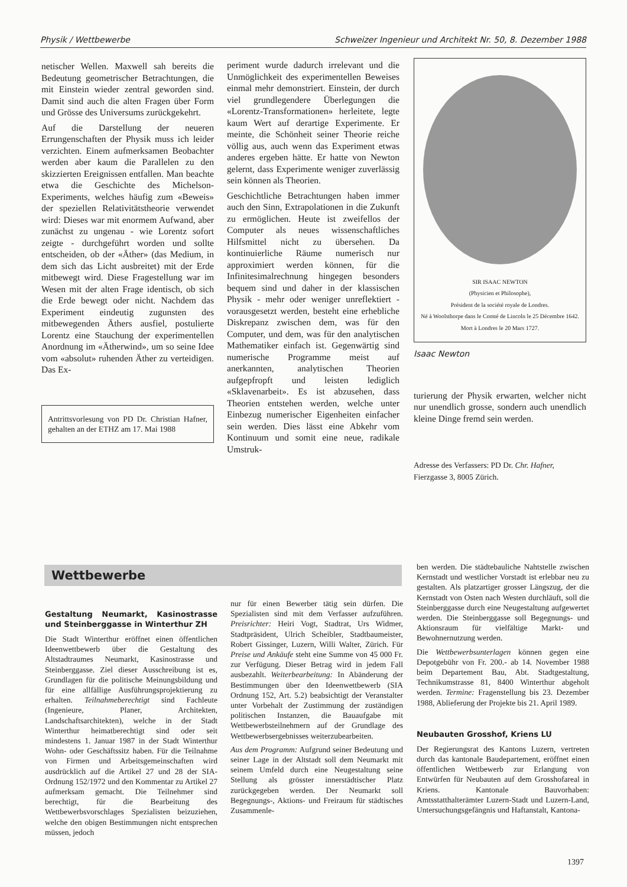Physik / Wettbewerbe Schweizer Ingenieur und Architekt Nr. 50, 8. Dezember 1988
netischer Wellen. Maxwell sah bereits die Bedeutung geometrischer Betrachtungen, die mit Einstein wieder zentral geworden sind. Damit sind auch die alten Fragen über Form und Grösse des Universums zurückgekehrt.
Auf die Darstellung der neueren Errungenschaften der Physik muss ich leider verzichten. Einem aufmerksamen Beobachter werden aber kaum die Parallelen zu den skizzierten Ereignissen entfallen. Man beachte etwa die Geschichte des Michelson-Experiments, welches häufig zum «Beweis» der speziellen Relativitätstheorie verwendet wird: Dieses war mit enormem Aufwand, aber zunächst zu ungenau - wie Lorentz sofort zeigte - durchgeführt worden und sollte entscheiden, ob der «Äther» (das Medium, in dem sich das Licht ausbreitet) mit der Erde mitbewegt wird. Diese Fragestellung war im Wesen mit der alten Frage identisch, ob sich die Erde bewegt oder nicht. Nachdem das Experiment eindeutig zugunsten des mitbewegenden Äthers ausfiel, postulierte Lorentz eine Stauchung der experimentellen Anordnung im «Ätherwind», um so seine Idee vom «absolut» ruhenden Äther zu verteidigen. Das Ex-
Antrittsvorlesung von PD Dr. Christian Hafner, gehalten an der ETHZ am 17. Mai 1988
periment wurde dadurch irrelevant und die Unmöglichkeit des experimentellen Beweises einmal mehr demonstriert. Einstein, der durch viel grundlegendere Überlegungen die «Lorentz-Transformationen» herleitete, legte kaum Wert auf derartige Experimente. Er meinte, die Schönheit seiner Theorie reiche völlig aus, auch wenn das Experiment etwas anderes ergeben hätte. Er hatte von Newton gelernt, dass Experimente weniger zuverlässig sein können als Theorien.
Geschichtliche Betrachtungen haben immer auch den Sinn, Extrapolationen in die Zukunft zu ermöglichen. Heute ist zweifellos der Computer als neues wissenschaftliches Hilfsmittel nicht zu übersehen. Da kontinuierliche Räume numerisch nur approximiert werden können, für die Infinitesimalrechnung hingegen besonders bequem sind und daher in der klassischen Physik - mehr oder weniger unreflektiert - vorausgesetzt werden, besteht eine erhebliche Diskrepanz zwischen dem, was für den Computer, und dem, was für den analytischen Mathematiker einfach ist. Gegenwärtig sind numerische Programme meist auf anerkannten, analytischen Theorien aufgepfropft und leisten lediglich «Sklavenarbeit». Es ist abzusehen, dass Theorien entstehen werden, welche unter Einbezug numerischer Eigenheiten einfacher sein werden. Dies lässt eine Abkehr vom Kontinuum und somit eine neue, radikale Umstruk-
SIR ISAAC NEWTON
(Physicien et Philosophe),
Président de la société royale de Londres.
Né à Woolsthorpe dans le Comté de Lincoln le 25 Décembre 1642.
Mort à Londres le 20 Mars 1727.
Isaac Newton
turierung der Physik erwarten, welcher nicht nur unendlich grosse, sondern auch unendlich kleine Dinge fremd sein werden.
Adresse des Verfassers: PD Dr. Chr. Hafner, Fierzgasse 3, 8005 Zürich.
Wettbewerbe
Gestaltung Neumarkt, Kasinostrasse und Steinberggasse in Winterthur ZH
Die Stadt Winterthur eröffnet einen öffentlichen Ideenwettbewerb über die Gestaltung des Altstadtraumes Neumarkt, Kasinostrasse und Steinberggasse. Ziel dieser Ausschreibung ist es, Grundlagen für die politische Meinungsbildung und für eine allfällige Ausführungsprojektierung zu erhalten. Teilnahmeberechtigt sind Fachleute (Ingenieure, Planer, Architekten, Landschaftsarchitekten), welche in der Stadt Winterthur heimatberechtigt sind oder seit mindestens 1. Januar 1987 in der Stadt Winterthur Wohn- oder Geschäftssitz haben. Für die Teilnahme von Firmen und Arbeitsgemeinschaften wird ausdrücklich auf die Artikel 27 und 28 der SIA-Ordnung 152/1972 und den Kommentar zu Artikel 27 aufmerksam gemacht. Die Teilnehmer sind berechtigt, für die Bearbeitung des Wettbewerbsvorschlages Spezialisten beizuziehen, welche den obigen Bestimmungen nicht entsprechen müssen, jedoch
nur für einen Bewerber tätig sein dürfen. Die Spezialisten sind mit dem Verfasser aufzuführen. Preisrichter: Heiri Vogt, Stadtrat, Urs Widmer, Stadtpräsident, Ulrich Scheibler, Stadtbaumeister, Robert Gissinger, Luzern, Willi Walter, Zürich. Für Preise und Ankäufe steht eine Summe von 45 000 Fr. zur Verfügung. Dieser Betrag wird in jedem Fall ausbezahlt. Weiterbearbeitung: In Abänderung der Bestimmungen über den Ideenwettbewerb (SIA Ordnung 152, Art. 5.2) beabsichtigt der Veranstalter unter Vorbehalt der Zustimmung der zuständigen politischen Instanzen, die Bauaufgabe mit Wettbewerbsteilnehmern auf der Grundlage des Wettbewerbsergebnisses weiterzubearbeiten.
Aus dem Programm: Aufgrund seiner Bedeutung und seiner Lage in der Altstadt soll dem Neumarkt mit seinem Umfeld durch eine Neugestaltung seine Stellung als grösster innerstädtischer Platz zurückgegeben werden. Der Neumarkt soll Begegnungs-, Aktions- und Freiraum für städtisches Zusammenle-
ben werden. Die städtebauliche Nahtstelle zwischen Kernstadt und westlicher Vorstadt ist erlebbar neu zu gestalten. Als platzartiger grosser Längszug, der die Kernstadt von Osten nach Westen durchläuft, soll die Steinberggasse durch eine Neugestaltung aufgewertet werden. Die Steinberggasse soll Begegnungs- und Aktionsraum für vielfältige Markt- und Bewohnernutzung werden.
Die Wettbewerbsunterlagen können gegen eine Depotgebühr von Fr. 200.- ab 14. November 1988 beim Departement Bau, Abt. Stadtgestaltung, Technikumstrasse 81, 8400 Winterthur abgeholt werden. Termine: Fragenstellung bis 23. Dezember 1988, Ablieferung der Projekte bis 21. April 1989.
Neubauten Grosshof, Kriens LU
Der Regierungsrat des Kantons Luzern, vertreten durch das kantonale Baudepartement, eröffnet einen öffentlichen Wettbewerb zur Erlangung von Entwürfen für Neubauten auf dem Grosshofareal in Kriens. Kantonale Bauvorhaben: Amtsstatthalterämter Luzern-Stadt und Luzern-Land, Untersuchungsgefängnis und Haftanstalt, Kantona-
1397